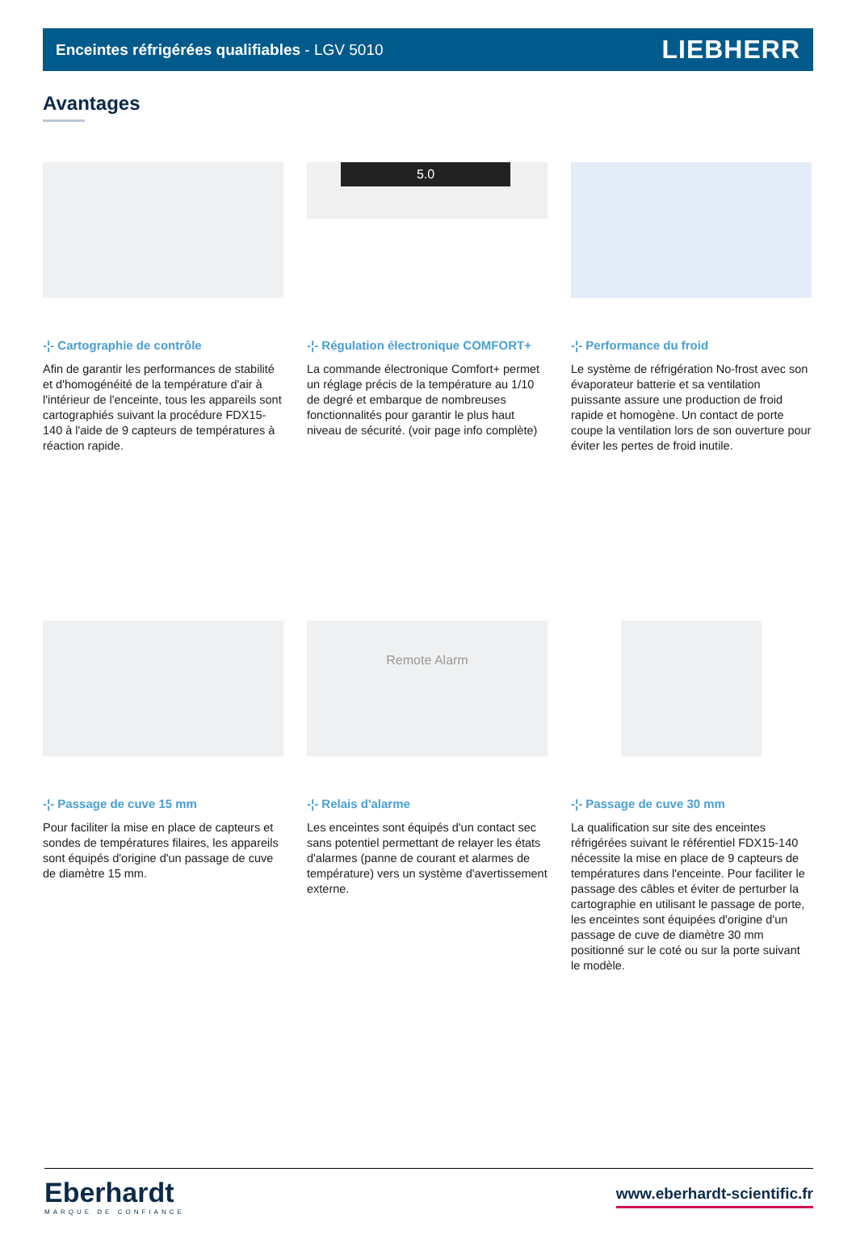Enceintes réfrigérées qualifiables - LGV 5010
LIEBHERR
Avantages
-¦- Cartographie de contrôle
Afin de garantir les performances de stabilité et d'homogénéité de la température d'air à l'intérieur de l'enceinte, tous les appareils sont cartographiés suivant la procédure FDX15-140 à l'aide de 9 capteurs de températures à réaction rapide.
5.0
-¦- Régulation électronique COMFORT+
La commande électronique Comfort+ permet un réglage précis de la température au 1/10 de degré et embarque de nombreuses fonctionnalités pour garantir le plus haut niveau de sécurité. (voir page info complète)
-¦- Performance du froid
Le système de réfrigération No-frost avec son évaporateur batterie et sa ventilation puissante assure une production de froid rapide et homogène. Un contact de porte coupe la ventilation lors de son ouverture pour éviter les pertes de froid inutile.
-¦- Passage de cuve 15 mm
Pour faciliter la mise en place de capteurs et sondes de températures filaires, les appareils sont équipés d'origine d'un passage de cuve de diamètre 15 mm.
Remote Alarm
-¦- Relais d'alarme
Les enceintes sont équipés d'un contact sec sans potentiel permettant de relayer les états d'alarmes (panne de courant et alarmes de température) vers un système d'avertissement externe.
-¦- Passage de cuve 30 mm
La qualification sur site des enceintes réfrigérées suivant le référentiel FDX15-140 nécessite la mise en place de 9 capteurs de températures dans l'enceinte. Pour faciliter le passage des câbles et éviter de perturber la cartographie en utilisant le passage de porte, les enceintes sont équipées d'origine d'un passage de cuve de diamètre 30 mm positionné sur le coté ou sur la porte suivant le modèle.
Eberhardt
MARQUE DE CONFIANCE
www.eberhardt-scientific.fr